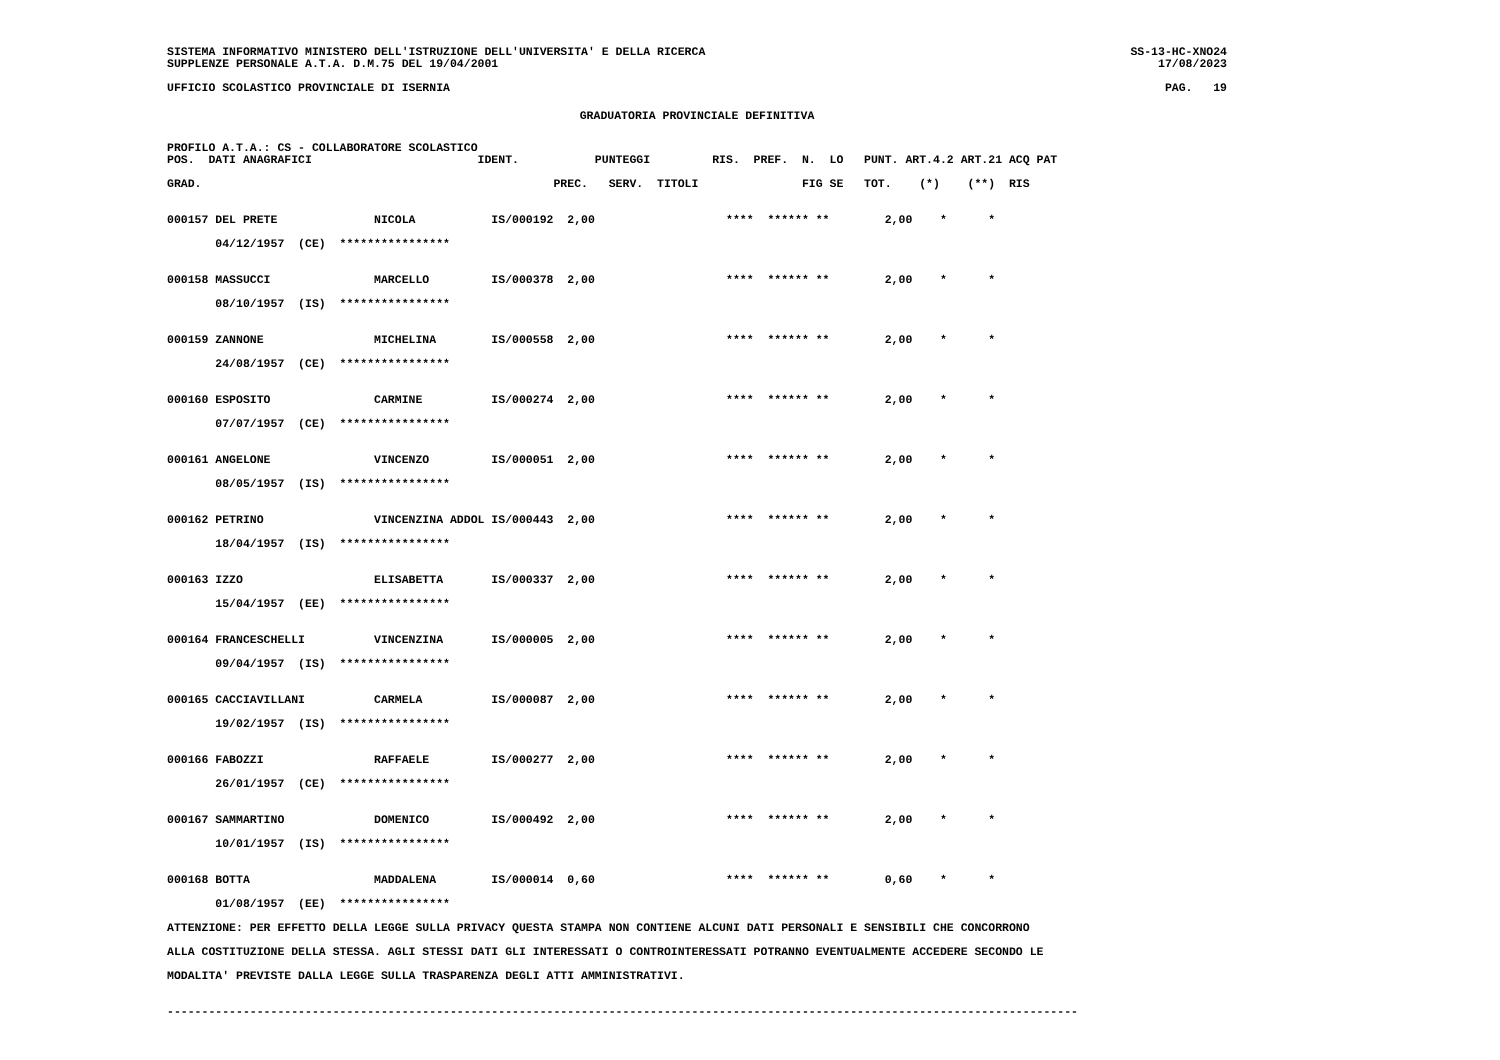SISTEMA INFORMATIVO MINISTERO DELL'ISTRUZIONE DELL'UNIVERSITA' E DELLA RICERCA
SUPPLENZE PERSONALE A.T.A. D.M.75 DEL 19/04/2001
SS-13-HC-XNO24
17/08/2023
UFFICIO SCOLASTICO PROVINCIALE DI ISERNIA
PAG.   19
GRADUATORIA PROVINCIALE DEFINITIVA
PROFILO A.T.A.: CS - COLLABORATORE SCOLASTICO
POS.  DATI ANAGRAFICI                        IDENT.           PUNTEGGI         RIS.  PREF.  N.  LO   PUNT. ART.4.2 ART.21 ACQ PAT

GRAD.                                                   PREC.   SERV.  TITOLI               FIG SE   TOT.    (*)    (**)  RIS


000157 DEL PRETE              NICOLA           IS/000192  2,00                   ****  ****** **        2,00    *      *

       04/12/1957  (CE)  ****************


000158 MASSUCCI               MARCELLO         IS/000378  2,00                   ****  ****** **        2,00    *      *

       08/10/1957  (IS)  ****************


000159 ZANNONE                MICHELINA        IS/000558  2,00                   ****  ****** **        2,00    *      *

       24/08/1957  (CE)  ****************


000160 ESPOSITO               CARMINE          IS/000274  2,00                   ****  ****** **        2,00    *      *

       07/07/1957  (CE)  ****************


000161 ANGELONE               VINCENZO         IS/000051  2,00                   ****  ****** **        2,00    *      *

       08/05/1957  (IS)  ****************


000162 PETRINO                VINCENZINA ADDOL IS/000443  2,00                   ****  ****** **        2,00    *      *

       18/04/1957  (IS)  ****************


000163 IZZO                   ELISABETTA       IS/000337  2,00                   ****  ****** **        2,00    *      *

       15/04/1957  (EE)  ****************


000164 FRANCESCHELLI          VINCENZINA       IS/000005  2,00                   ****  ****** **        2,00    *      *

       09/04/1957  (IS)  ****************


000165 CACCIAVILLANI          CARMELA          IS/000087  2,00                   ****  ****** **        2,00    *      *

       19/02/1957  (IS)  ****************


000166 FABOZZI                RAFFAELE         IS/000277  2,00                   ****  ****** **        2,00    *      *

       26/01/1957  (CE)  ****************


000167 SAMMARTINO             DOMENICO         IS/000492  2,00                   ****  ****** **        2,00    *      *

       10/01/1957  (IS)  ****************


000168 BOTTA                  MADDALENA        IS/000014  0,60                   ****  ****** **        0,60    *      *

       01/08/1957  (EE)  ****************

ATTENZIONE: PER EFFETTO DELLA LEGGE SULLA PRIVACY QUESTA STAMPA NON CONTIENE ALCUNI DATI PERSONALI E SENSIBILI CHE CONCORRONO

ALLA COSTITUZIONE DELLA STESSA. AGLI STESSI DATI GLI INTERESSATI O CONTROINTERESSATI POTRANNO EVENTUALMENTE ACCEDERE SECONDO LE

MODALITA' PREVISTE DALLA LEGGE SULLA TRASPARENZA DEGLI ATTI AMMINISTRATIVI.


------------------------------------------------------------------------------------------------------------------------------------